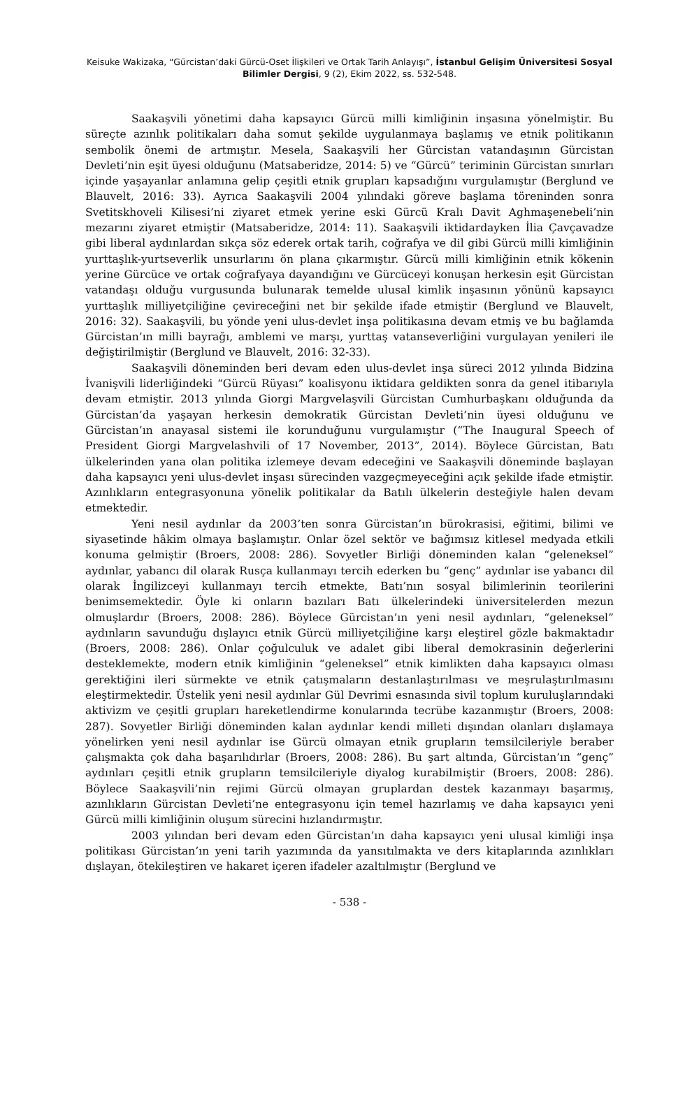Keisuke Wakizaka, “Gürcistan’daki Gürcü-Oset İlişkileri ve Ortak Tarih Anlayışı”, İstanbul Gelişim Üniversitesi Sosyal Bilimler Dergisi, 9 (2), Ekim 2022, ss. 532-548.
Saakaşvili yönetimi daha kapsayıcı Gürcü milli kimliğinin inşasına yönelmiştir. Bu süreçte azınlık politikaları daha somut şekilde uygulanmaya başlamış ve etnik politikanın sembolik önemi de artmıştır. Mesela, Saakaşvili her Gürcistan vatandaşının Gürcistan Devleti’nin eşit üyesi olduğunu (Matsaberidze, 2014: 5) ve “Gürcü” teriminin Gürcistan sınırları içinde yaşayanlar anlamına gelip çeşitli etnik grupları kapsadığını vurgulamıştır (Berglund ve Blauvelt, 2016: 33). Ayrıca Saakaşvili 2004 yılındaki göreve başlama töreninden sonra Svetitskhoveli Kilisesi’ni ziyaret etmek yerine eski Gürcü Kralı Davit Aghmaşenebeli’nin mezarını ziyaret etmiştir (Matsaberidze, 2014: 11). Saakaşvili iktidardayken İlia Çavçavadze gibi liberal aydınlardan sıkça söz ederek ortak tarih, coğrafya ve dil gibi Gürcü milli kimliğinin yurttaşlık-yurtseverlik unsurlarını ön plana çıkarmıştır. Gürcü milli kimliğinin etnik kökenin yerine Gürcüce ve ortak coğrafyaya dayandığını ve Gürcüceyi konuşan herkesin eşit Gürcistan vatandaşı olduğu vurgusunda bulunarak temelde ulusal kimlik inşasının yönünü kapsayıcı yurttaşlık milliyetçiliğine çevireceğini net bir şekilde ifade etmiştir (Berglund ve Blauvelt, 2016: 32). Saakaşvili, bu yönde yeni ulus-devlet inşa politikasına devam etmiş ve bu bağlamda Gürcistan’ın milli bayrağı, amblemi ve marşı, yurttaş vatanseverliğini vurgulayan yenileri ile değiştirilmiştir (Berglund ve Blauvelt, 2016: 32-33).
Saakaşvili döneminden beri devam eden ulus-devlet inşa süreci 2012 yılında Bidzina İvanişvili liderliğindeki “Gürcü Rüyası” koalisyonu iktidara geldikten sonra da genel itibarıyla devam etmiştir. 2013 yılında Giorgi Margvelaşvili Gürcistan Cumhurbaşkanı olduğunda da Gürcistan’da yaşayan herkesin demokratik Gürcistan Devleti’nin üyesi olduğunu ve Gürcistan’ın anayasal sistemi ile korunduğunu vurgulamıştır (“The Inaugural Speech of President Giorgi Margvelashvili of 17 November, 2013”, 2014). Böylece Gürcistan, Batı ülkelerinden yana olan politika izlemeye devam edeceğini ve Saakaşvili döneminde başlayan daha kapsayıcı yeni ulus-devlet inşası sürecinden vazgeçmeyeceğini açık şekilde ifade etmiştir. Azınlıkların entegrasyonuna yönelik politikalar da Batılı ülkelerin desteğiyle halen devam etmektedir.
Yeni nesil aydınlar da 2003’ten sonra Gürcistan’ın bürokrasisi, eğitimi, bilimi ve siyasetinde hâkim olmaya başlamıştır. Onlar özel sektör ve bağımsız kitlesel medyada etkili konuma gelmiştir (Broers, 2008: 286). Sovyetler Birliği döneminden kalan “geleneksel” aydınlar, yabancı dil olarak Rusça kullanmayı tercih ederken bu “genç” aydınlar ise yabancı dil olarak İngilizceyi kullanmayı tercih etmekte, Batı’nın sosyal bilimlerinin teorilerini benimsemektedir. Öyle ki onların bazıları Batı ülkelerindeki üniversitelerden mezun olmuşlardır (Broers, 2008: 286). Böylece Gürcistan’ın yeni nesil aydınları, “geleneksel” aydınların savunduğu dışlayıcı etnik Gürcü milliyetçiliğine karşı eleştirel gözle bakmaktadır (Broers, 2008: 286). Onlar çoğulculuk ve adalet gibi liberal demokrasinin değerlerini desteklemekte, modern etnik kimliğinin “geleneksel” etnik kimlikten daha kapsayıcı olması gerektiğini ileri sürmekte ve etnik çatışmaların destanlaştırılması ve meşrulaştırılmasını eleştirmektedir. Üstelik yeni nesil aydınlar Gül Devrimi esnasında sivil toplum kuruluşlarındaki aktivizm ve çeşitli grupları hareketlendirme konularında tecrübe kazanmıştır (Broers, 2008: 287). Sovyetler Birliği döneminden kalan aydınlar kendi milleti dışından olanları dışlamaya yönelirken yeni nesil aydınlar ise Gürcü olmayan etnik grupların temsilcileriyle beraber çalışmakta çok daha başarılıdırlar (Broers, 2008: 286). Bu şart altında, Gürcistan’ın “genç” aydınları çeşitli etnik grupların temsilcileriyle diyalog kurabilmiştir (Broers, 2008: 286). Böylece Saakaşvili’nin rejimi Gürcü olmayan gruplardan destek kazanmayı başarmış, azınlıkların Gürcistan Devleti’ne entegrasyonu için temel hazırlamış ve daha kapsayıcı yeni Gürcü milli kimliğinin oluşum sürecini hızlandırmıştır.
2003 yılından beri devam eden Gürcistan’ın daha kapsayıcı yeni ulusal kimliği inşa politikası Gürcistan’ın yeni tarih yazımında da yansıtılmakta ve ders kitaplarında azınlıkları dışlayan, ötekileştiren ve hakaret içeren ifadeler azaltılmıştır (Berglund ve
- 538 -